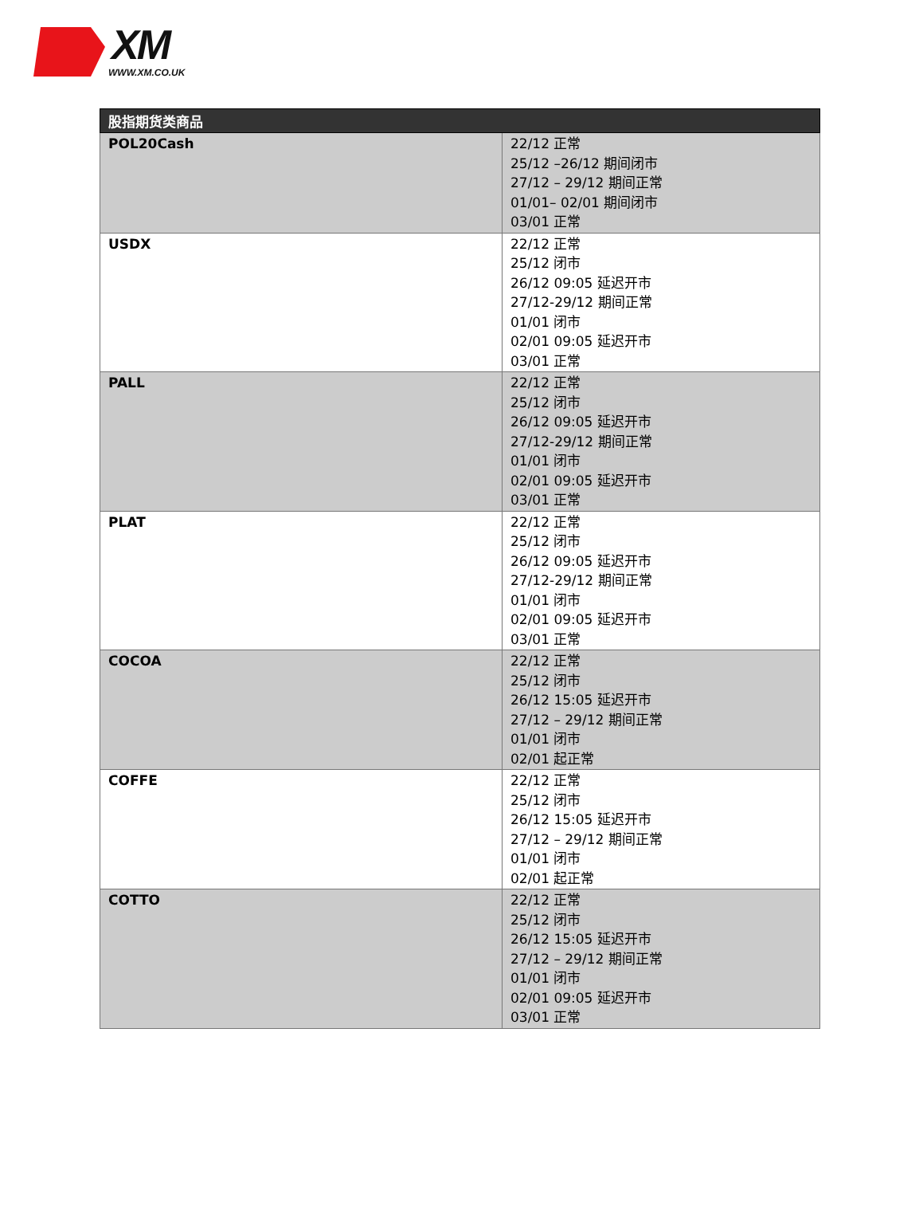XM
WWW.XM.CO.UK
| 股指期货类商品 | |
| --- | --- |
| POL20Cash | 22/12 正常 25/12 –26/12 期间闭市 27/12 – 29/12 期间正常 01/01– 02/01 期间闭市 03/01 正常 |
| USDX | 22/12 正常 25/12 闭市 26/12 09:05 延迟开市 27/12-29/12 期间正常 01/01 闭市 02/01 09:05 延迟开市 03/01 正常 |
| PALL | 22/12 正常 25/12 闭市 26/12 09:05 延迟开市 27/12-29/12 期间正常 01/01 闭市 02/01 09:05 延迟开市 03/01 正常 |
| PLAT | 22/12 正常 25/12 闭市 26/12 09:05 延迟开市 27/12-29/12 期间正常 01/01 闭市 02/01 09:05 延迟开市 03/01 正常 |
| COCOA | 22/12 正常 25/12 闭市 26/12 15:05 延迟开市 27/12 – 29/12 期间正常 01/01 闭市 02/01 起正常 |
| COFFE | 22/12 正常 25/12 闭市 26/12 15:05 延迟开市 27/12 – 29/12 期间正常 01/01 闭市 02/01 起正常 |
| COTTO | 22/12 正常 25/12 闭市 26/12 15:05 延迟开市 27/12 – 29/12 期间正常 01/01 闭市 02/01 09:05 延迟开市 03/01 正常 |